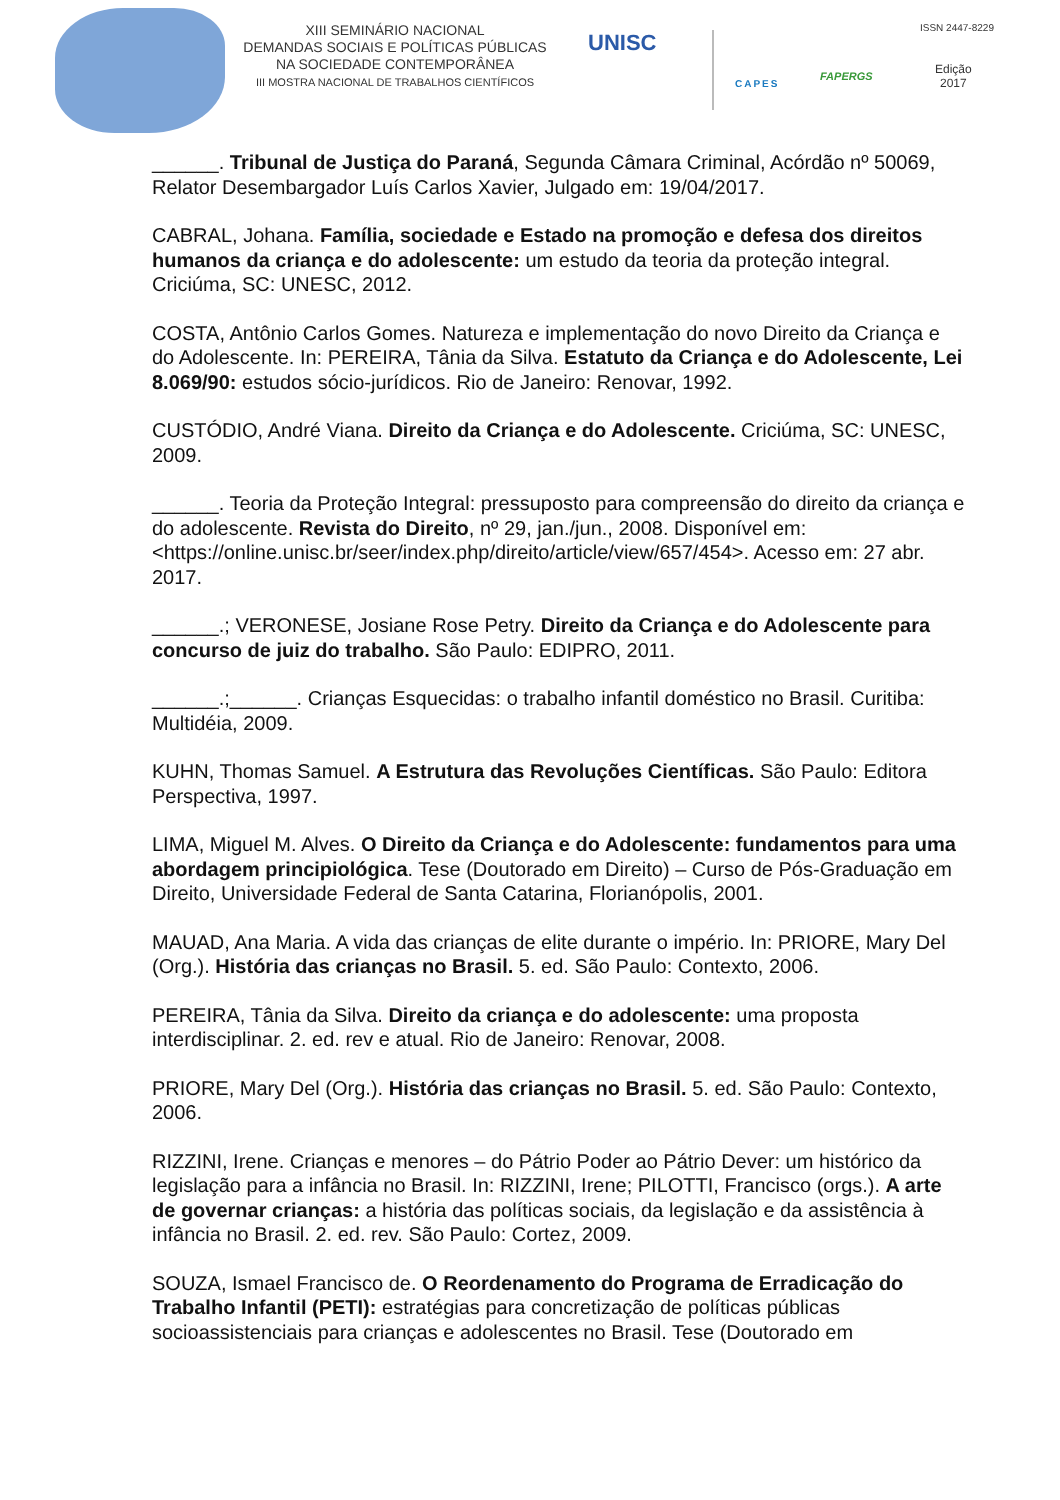XIII SEMINÁRIO NACIONAL
DEMANDAS SOCIAIS E POLÍTICAS PÚBLICAS
NA SOCIEDADE CONTEMPORÂNEA
III MOSTRA NACIONAL DE TRABALHOS CIENTÍFICOS
UNISC
CAPES
FAPERGS
ISSN 2447-8229
Edição
2017
______. Tribunal de Justiça do Paraná, Segunda Câmara Criminal, Acórdão nº 50069, Relator Desembargador Luís Carlos Xavier, Julgado em: 19/04/2017.
CABRAL, Johana. Família, sociedade e Estado na promoção e defesa dos direitos humanos da criança e do adolescente: um estudo da teoria da proteção integral. Criciúma, SC: UNESC, 2012.
COSTA, Antônio Carlos Gomes. Natureza e implementação do novo Direito da Criança e do Adolescente. In: PEREIRA, Tânia da Silva. Estatuto da Criança e do Adolescente, Lei 8.069/90: estudos sócio-jurídicos. Rio de Janeiro: Renovar, 1992.
CUSTÓDIO, André Viana. Direito da Criança e do Adolescente. Criciúma, SC: UNESC, 2009.
______. Teoria da Proteção Integral: pressuposto para compreensão do direito da criança e do adolescente. Revista do Direito, nº 29, jan./jun., 2008. Disponível em: <https://online.unisc.br/seer/index.php/direito/article/view/657/454>. Acesso em: 27 abr. 2017.
______.; VERONESE, Josiane Rose Petry. Direito da Criança e do Adolescente para concurso de juiz do trabalho. São Paulo: EDIPRO, 2011.
______.;______. Crianças Esquecidas: o trabalho infantil doméstico no Brasil. Curitiba: Multidéia, 2009.
KUHN, Thomas Samuel. A Estrutura das Revoluções Científicas. São Paulo: Editora Perspectiva, 1997.
LIMA, Miguel M. Alves. O Direito da Criança e do Adolescente: fundamentos para uma abordagem principiológica. Tese (Doutorado em Direito) – Curso de Pós-Graduação em Direito, Universidade Federal de Santa Catarina, Florianópolis, 2001.
MAUAD, Ana Maria. A vida das crianças de elite durante o império. In: PRIORE, Mary Del (Org.). História das crianças no Brasil. 5. ed. São Paulo: Contexto, 2006.
PEREIRA, Tânia da Silva. Direito da criança e do adolescente: uma proposta interdisciplinar. 2. ed. rev e atual. Rio de Janeiro: Renovar, 2008.
PRIORE, Mary Del (Org.). História das crianças no Brasil. 5. ed. São Paulo: Contexto, 2006.
RIZZINI, Irene. Crianças e menores – do Pátrio Poder ao Pátrio Dever: um histórico da legislação para a infância no Brasil. In: RIZZINI, Irene; PILOTTI, Francisco (orgs.). A arte de governar crianças: a história das políticas sociais, da legislação e da assistência à infância no Brasil. 2. ed. rev. São Paulo: Cortez, 2009.
SOUZA, Ismael Francisco de. O Reordenamento do Programa de Erradicação do Trabalho Infantil (PETI): estratégias para concretização de políticas públicas socioassistenciais para crianças e adolescentes no Brasil. Tese (Doutorado em